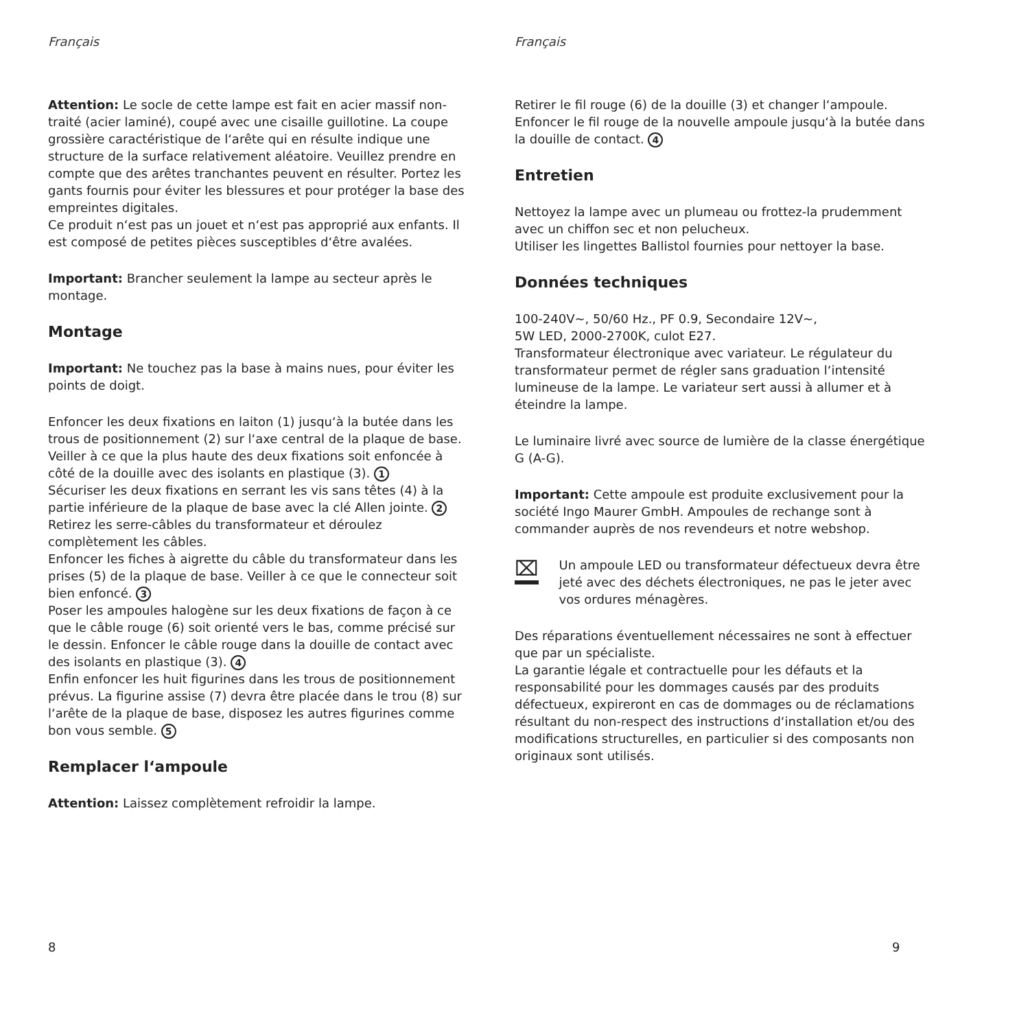Français
Attention: Le socle de cette lampe est fait en acier massif non-traité (acier laminé), coupé avec une cisaille guillotine. La coupe grossière caractéristique de l‘arête qui en résulte indique une structure de la surface relativement aléatoire. Veuillez prendre en compte que des arêtes tranchantes peuvent en résulter. Portez les gants fournis pour éviter les blessures et pour protéger la base des empreintes digitales.
Ce produit n‘est pas un jouet et n‘est pas approprié aux enfants. Il est composé de petites pièces susceptibles d‘être avalées.
Important: Brancher seulement la lampe au secteur après le montage.
Montage
Important: Ne touchez pas la base à mains nues, pour éviter les points de doigt.
Enfoncer les deux fixations en laiton (1) jusqu‘à la butée dans les trous de positionnement (2) sur l‘axe central de la plaque de base. Veiller à ce que la plus haute des deux fixations soit enfoncée à côté de la douille avec des isolants en plastique (3). 1
Sécuriser les deux fixations en serrant les vis sans têtes (4) à la partie inférieure de la plaque de base avec la clé Allen jointe. 2
Retirez les serre-câbles du transformateur et déroulez complètement les câbles.
Enfoncer les fiches à aigrette du câble du transformateur dans les prises (5) de la plaque de base. Veiller à ce que le connecteur soit bien enfoncé. 3
Poser les ampoules halogène sur les deux fixations de façon à ce que le câble rouge (6) soit orienté vers le bas, comme précisé sur le dessin. Enfoncer le câble rouge dans la douille de contact avec des isolants en plastique (3). 4
Enfin enfoncer les huit figurines dans les trous de positionnement prévus. La figurine assise (7) devra être placée dans le trou (8) sur l‘arête de la plaque de base, disposez les autres figurines comme bon vous semble. 5
Remplacer l‘ampoule
Attention: Laissez complètement refroidir la lampe.
8
Français
Retirer le fil rouge (6) de la douille (3) et changer l‘ampoule. Enfoncer le fil rouge de la nouvelle ampoule jusqu‘à la butée dans la douille de contact. 4
Entretien
Nettoyez la lampe avec un plumeau ou frottez-la prudemment avec un chiffon sec et non pelucheux.
Utiliser les lingettes Ballistol fournies pour nettoyer la base.
Données techniques
100-240V~, 50/60 Hz., PF 0.9, Secondaire 12V~,
5W LED, 2000-2700K, culot E27.
Transformateur électronique avec variateur. Le régulateur du transformateur permet de régler sans graduation l‘intensité lumineuse de la lampe. Le variateur sert aussi à allumer et à éteindre la lampe.
Le luminaire livré avec source de lumière de la classe énergétique G (A-G).
Important: Cette ampoule est produite exclusivement pour la société Ingo Maurer GmbH. Ampoules de rechange sont à commander auprès de nos revendeurs et notre webshop.
⌧
Un ampoule LED ou transformateur défectueux devra être jeté avec des déchets électroniques, ne pas le jeter avec vos ordures ménagères.
Des réparations éventuellement nécessaires ne sont à effectuer que par un spécialiste.
La garantie légale et contractuelle pour les défauts et la responsabilité pour les dommages causés par des produits défectueux, expireront en cas de dommages ou de réclamations résultant du non-respect des instructions d‘installation et/ou des modifications structurelles, en particulier si des composants non originaux sont utilisés.
9